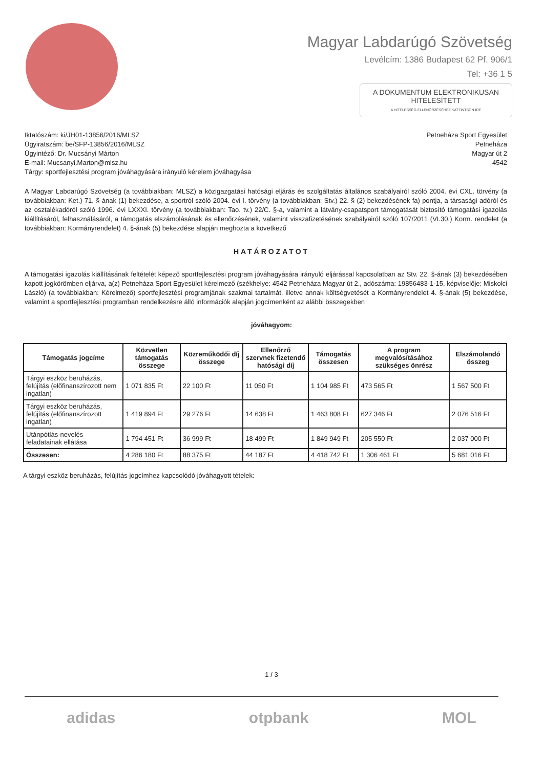Magyar Labdarúgó Szövetség
Levélcím: 1386 Budapest 62 Pf. 906/1
Tel: +36 1 5
A DOKUMENTUM ELEKTRONIKUSAN HITELESÍTETT
A HITELESSÉG ELLENŐRZÉSÉHEZ KATTINTSON IDE
Iktatószám: ki/JH01-13856/2016/MLSZ
Ügyiratszám: be/SFP-13856/2016/MLSZ
Ügyintéző: Dr. Mucsányi Márton
E-mail: Mucsanyi.Marton@mlsz.hu
Tárgy: sportfejlesztési program jóváhagyására irányuló kérelem jóváhagyása
Petneháza Sport Egyesület
Petneháza
Magyar út 2
4542
A Magyar Labdarúgó Szövetség (a továbbiakban: MLSZ) a közigazgatási hatósági eljárás és szolgáltatás általános szabályairól szóló 2004. évi CXL. törvény (a továbbiakban: Ket.) 71. §-ának (1) bekezdése, a sportról szóló 2004. évi I. törvény (a továbbiakban: Stv.) 22. § (2) bekezdésének fa) pontja, a társasági adóról és az osztalékadóról szóló 1996. évi LXXXI. törvény (a továbbiakban: Tao. tv.) 22/C. §-a, valamint a látvány-csapatsport támogatását biztosító támogatási igazolás kiállításáról, felhasználásáról, a támogatás elszámolásának és ellenőrzésének, valamint visszafizetésének szabályairól szóló 107/2011 (VI.30.) Korm. rendelet (a továbbiakban: Kormányrendelet) 4. §-ának (5) bekezdése alapján meghozta a következő
HATÁROZATOT
A támogatási igazolás kiállításának feltételét képező sportfejlesztési program jóváhagyására irányuló eljárással kapcsolatban az Stv. 22. §-ának (3) bekezdésében kapott jogkörömben eljárva, a(z) Petneháza Sport Egyesület kérelmező (székhelye: 4542 Petneháza Magyar út 2., adószáma: 19856483-1-15, képviselője: Miskolci László) (a továbbiakban: Kérelmező) sportfejlesztési programjának szakmai tartalmát, illetve annak költségvetését a Kormányrendelet 4. §-ának (5) bekezdése, valamint a sportfejlesztési programban rendelkezésre álló információk alapján jogcímenként az alábbi összegekben
jóváhagyom:
| Támogatás jogcíme | Közvetlen támogatás összege | Közreműködői díj összege | Ellenőrző szervnek fizetendő hatósági díj | Támogatás összesen | A program megvalósításához szükséges önrész | Elszámolandó összeg |
| --- | --- | --- | --- | --- | --- | --- |
| Tárgyi eszköz beruházás, felújítás (előfinanszírozott nem ingatlan) | 1 071 835 Ft | 22 100 Ft | 11 050 Ft | 1 104 985 Ft | 473 565 Ft | 1 567 500 Ft |
| Tárgyi eszköz beruházás, felújítás (előfinanszírozott ingatlan) | 1 419 894 Ft | 29 276 Ft | 14 638 Ft | 1 463 808 Ft | 627 346 Ft | 2 076 516 Ft |
| Utánpótlás-nevelés feladatainak ellátása | 1 794 451 Ft | 36 999 Ft | 18 499 Ft | 1 849 949 Ft | 205 550 Ft | 2 037 000 Ft |
| Összesen: | 4 286 180 Ft | 88 375 Ft | 44 187 Ft | 4 418 742 Ft | 1 306 461 Ft | 5 681 016 Ft |
A tárgyi eszköz beruházás, felújítás jogcímhez kapcsolódó jóváhagyott tételek:
1 / 3
adidas otpbank MOL